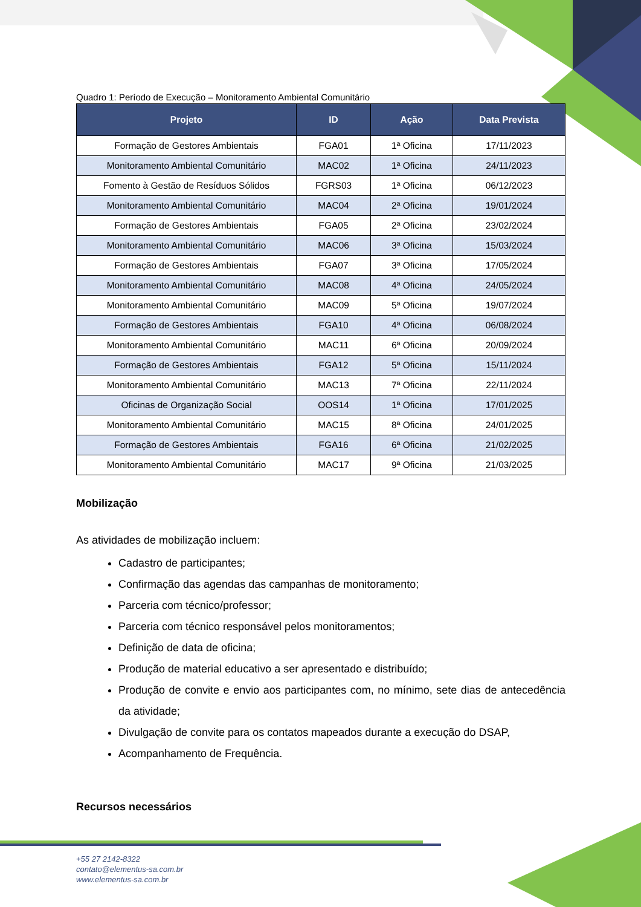Quadro 1: Período de Execução – Monitoramento Ambiental Comunitário
| Projeto | ID | Ação | Data Prevista |
| --- | --- | --- | --- |
| Formação de Gestores Ambientais | FGA01 | 1ª Oficina | 17/11/2023 |
| Monitoramento Ambiental Comunitário | MAC02 | 1ª Oficina | 24/11/2023 |
| Fomento à Gestão de Resíduos Sólidos | FGRS03 | 1ª Oficina | 06/12/2023 |
| Monitoramento Ambiental Comunitário | MAC04 | 2ª Oficina | 19/01/2024 |
| Formação de Gestores Ambientais | FGA05 | 2ª Oficina | 23/02/2024 |
| Monitoramento Ambiental Comunitário | MAC06 | 3ª Oficina | 15/03/2024 |
| Formação de Gestores Ambientais | FGA07 | 3ª Oficina | 17/05/2024 |
| Monitoramento Ambiental Comunitário | MAC08 | 4ª Oficina | 24/05/2024 |
| Monitoramento Ambiental Comunitário | MAC09 | 5ª Oficina | 19/07/2024 |
| Formação de Gestores Ambientais | FGA10 | 4ª Oficina | 06/08/2024 |
| Monitoramento Ambiental Comunitário | MAC11 | 6ª Oficina | 20/09/2024 |
| Formação de Gestores Ambientais | FGA12 | 5ª Oficina | 15/11/2024 |
| Monitoramento Ambiental Comunitário | MAC13 | 7ª Oficina | 22/11/2024 |
| Oficinas de Organização Social | OOS14 | 1ª Oficina | 17/01/2025 |
| Monitoramento Ambiental Comunitário | MAC15 | 8ª Oficina | 24/01/2025 |
| Formação de Gestores Ambientais | FGA16 | 6ª Oficina | 21/02/2025 |
| Monitoramento Ambiental Comunitário | MAC17 | 9ª Oficina | 21/03/2025 |
Mobilização
As atividades de mobilização incluem:
Cadastro de participantes;
Confirmação das agendas das campanhas de monitoramento;
Parceria com técnico/professor;
Parceria com técnico responsável pelos monitoramentos;
Definição de data de oficina;
Produção de material educativo a ser apresentado e distribuído;
Produção de convite e envio aos participantes com, no mínimo, sete dias de antecedência da atividade;
Divulgação de convite para os contatos mapeados durante a execução do DSAP,
Acompanhamento de Frequência.
Recursos necessários
+55 27 2142-8322
contato@elementus-sa.com.br
www.elementus-sa.com.br